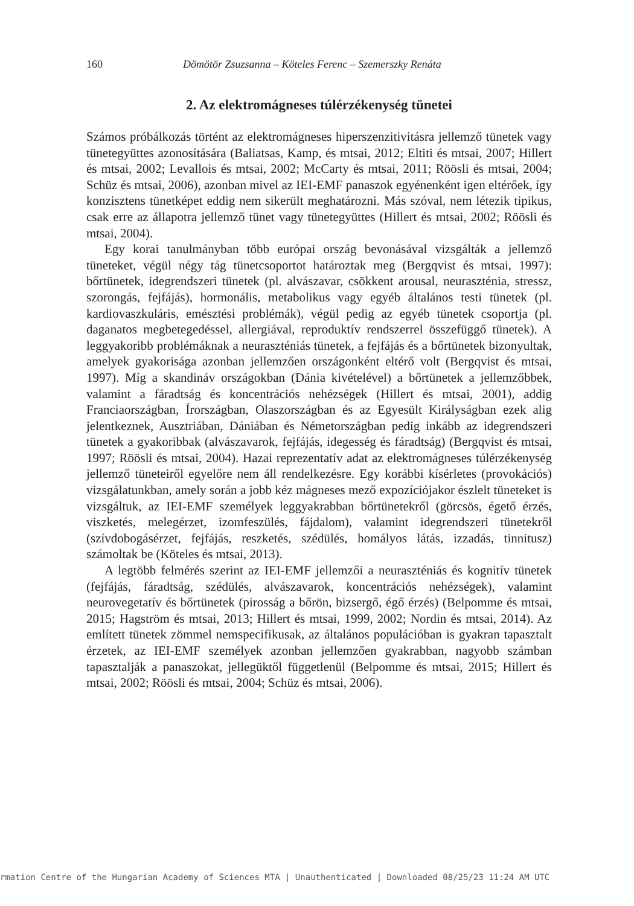160 Dömötör Zsuzsanna – Köteles Ferenc – Szemerszky Renáta
2. Az elektromágneses túlérzékenység tünetei
Számos próbálkozás történt az elektromágneses hiperszenzitivitásra jellemző tünetek vagy tünetegyüttes azonosítására (Baliatsas, Kamp, és mtsai, 2012; Eltiti és mtsai, 2007; Hillert és mtsai, 2002; Levallois és mtsai, 2002; McCarty és mtsai, 2011; Röösli és mtsai, 2004; Schüz és mtsai, 2006), azonban mivel az IEI-EMF panaszok egyénenként igen eltérőek, így konzisztens tünetképet eddig nem sikerült meghatározni. Más szóval, nem létezik tipikus, csak erre az állapotra jellemző tünet vagy tünetegyüttes (Hillert és mtsai, 2002; Röösli és mtsai, 2004).
Egy korai tanulmányban több európai ország bevonásával vizsgálták a jellemző tüneteket, végül négy tág tünetcsoportot határoztak meg (Bergqvist és mtsai, 1997): bőrtünetek, idegrendszeri tünetek (pl. alvászavar, csökkent arousal, neuraszténia, stressz, szorongás, fejfájás), hormonális, metabolikus vagy egyéb általános testi tünetek (pl. kardiovaszkuláris, emésztési problémák), végül pedig az egyéb tünetek csoportja (pl. daganatos megbetegedéssel, allergiával, reproduktív rendszerrel összefüggő tünetek). A leggyakoribb problémáknak a neuraszténiás tünetek, a fejfájás és a bőrtünetek bizonyultak, amelyek gyakorisága azonban jellemzően országonként eltérő volt (Bergqvist és mtsai, 1997). Míg a skandináv országokban (Dánia kivételével) a bőrtünetek a jellemzőbbek, valamint a fáradtság és koncentrációs nehézségek (Hillert és mtsai, 2001), addig Franciaországban, Írországban, Olaszországban és az Egyesült Királyságban ezek alig jelentkeznek, Ausztriában, Dániában és Németországban pedig inkább az idegrendszeri tünetek a gyakoribbak (alvászavarok, fejfájás, idegesség és fáradtság) (Bergqvist és mtsai, 1997; Röösli és mtsai, 2004). Hazai reprezentatív adat az elektromágneses túlérzékenység jellemző tüneteiről egyelőre nem áll rendelkezésre. Egy korábbi kísérletes (provokációs) vizsgálatunkban, amely során a jobb kéz mágneses mező expozíciójakor észlelt tüneteket is vizsgáltuk, az IEI-EMF személyek leggyakrabban bőrtünetekről (görcsös, égető érzés, viszketés, melegérzet, izomfeszülés, fájdalom), valamint idegrendszeri tünetekről (szívdobogásérzet, fejfájás, reszketés, szédülés, homályos látás, izzadás, tinnitusz) számoltak be (Köteles és mtsai, 2013).
A legtöbb felmérés szerint az IEI-EMF jellemzői a neuraszténiás és kognitív tünetek (fejfájás, fáradtság, szédülés, alvászavarok, koncentrációs nehézségek), valamint neurovegetatív és bőrtünetek (pirosság a bőrön, bizsergő, égő érzés) (Belpomme és mtsai, 2015; Hagström és mtsai, 2013; Hillert és mtsai, 1999, 2002; Nordin és mtsai, 2014). Az említett tünetek zömmel nemspecifikusak, az általános populációban is gyakran tapasztalt érzetek, az IEI-EMF személyek azonban jellemzően gyakrabban, nagyobb számban tapasztalják a panaszokat, jellegüktől függetlenül (Belpomme és mtsai, 2015; Hillert és mtsai, 2002; Röösli és mtsai, 2004; Schüz és mtsai, 2006).
rmation Centre of the Hungarian Academy of Sciences MTA | Unauthenticated | Downloaded 08/25/23 11:24 AM UTC